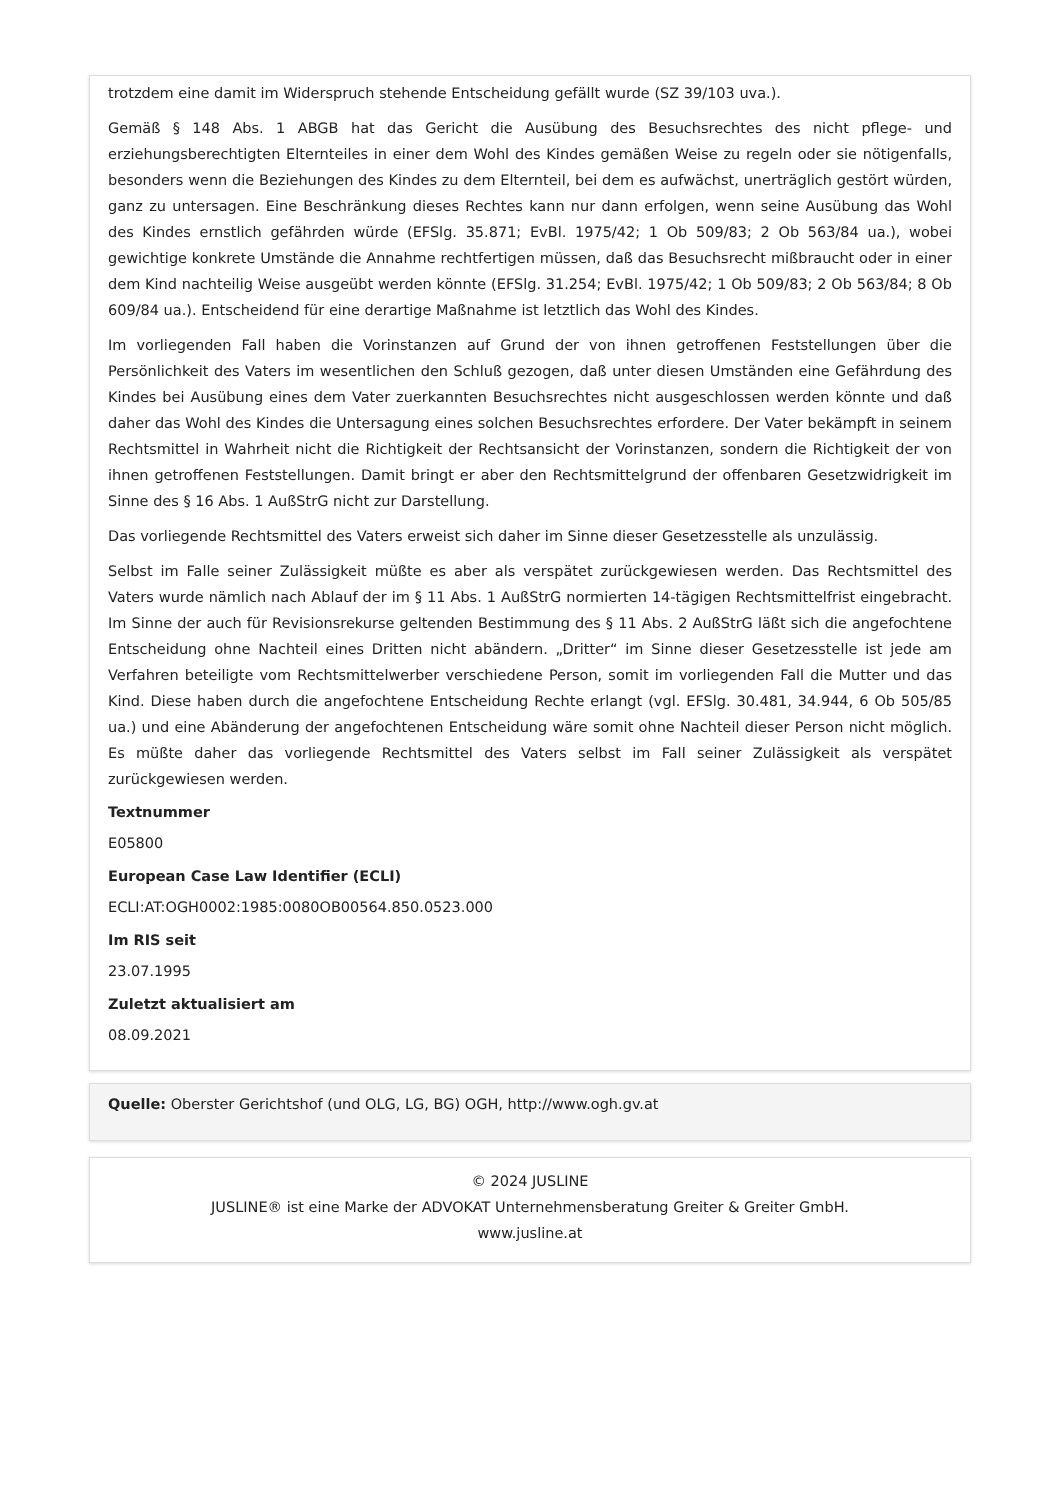trotzdem eine damit im Widerspruch stehende Entscheidung gefällt wurde (SZ 39/103 uva.).
Gemäß § 148 Abs. 1 ABGB hat das Gericht die Ausübung des Besuchsrechtes des nicht pflege- und erziehungsberechtigten Elternteiles in einer dem Wohl des Kindes gemäßen Weise zu regeln oder sie nötigenfalls, besonders wenn die Beziehungen des Kindes zu dem Elternteil, bei dem es aufwächst, unerträglich gestört würden, ganz zu untersagen. Eine Beschränkung dieses Rechtes kann nur dann erfolgen, wenn seine Ausübung das Wohl des Kindes ernstlich gefährden würde (EFSlg. 35.871; EvBl. 1975/42; 1 Ob 509/83; 2 Ob 563/84 ua.), wobei gewichtige konkrete Umstände die Annahme rechtfertigen müssen, daß das Besuchsrecht mißbraucht oder in einer dem Kind nachteilig Weise ausgeübt werden könnte (EFSlg. 31.254; EvBl. 1975/42; 1 Ob 509/83; 2 Ob 563/84; 8 Ob 609/84 ua.). Entscheidend für eine derartige Maßnahme ist letztlich das Wohl des Kindes.
Im vorliegenden Fall haben die Vorinstanzen auf Grund der von ihnen getroffenen Feststellungen über die Persönlichkeit des Vaters im wesentlichen den Schluß gezogen, daß unter diesen Umständen eine Gefährdung des Kindes bei Ausübung eines dem Vater zuerkannten Besuchsrechtes nicht ausgeschlossen werden könnte und daß daher das Wohl des Kindes die Untersagung eines solchen Besuchsrechtes erfordere. Der Vater bekämpft in seinem Rechtsmittel in Wahrheit nicht die Richtigkeit der Rechtsansicht der Vorinstanzen, sondern die Richtigkeit der von ihnen getroffenen Feststellungen. Damit bringt er aber den Rechtsmittelgrund der offenbaren Gesetzwidrigkeit im Sinne des § 16 Abs. 1 AußStrG nicht zur Darstellung.
Das vorliegende Rechtsmittel des Vaters erweist sich daher im Sinne dieser Gesetzesstelle als unzulässig.
Selbst im Falle seiner Zulässigkeit müßte es aber als verspätet zurückgewiesen werden. Das Rechtsmittel des Vaters wurde nämlich nach Ablauf der im § 11 Abs. 1 AußStrG normierten 14-tägigen Rechtsmittelfrist eingebracht. Im Sinne der auch für Revisionsrekurse geltenden Bestimmung des § 11 Abs. 2 AußStrG läßt sich die angefochtene Entscheidung ohne Nachteil eines Dritten nicht abändern. „Dritter“ im Sinne dieser Gesetzesstelle ist jede am Verfahren beteiligte vom Rechtsmittelwerber verschiedene Person, somit im vorliegenden Fall die Mutter und das Kind. Diese haben durch die angefochtene Entscheidung Rechte erlangt (vgl. EFSlg. 30.481, 34.944, 6 Ob 505/85 ua.) und eine Abänderung der angefochtenen Entscheidung wäre somit ohne Nachteil dieser Person nicht möglich. Es müßte daher das vorliegende Rechtsmittel des Vaters selbst im Fall seiner Zulässigkeit als verspätet zurückgewiesen werden.
Textnummer
E05800
European Case Law Identifier (ECLI)
ECLI:AT:OGH0002:1985:0080OB00564.850.0523.000
Im RIS seit
23.07.1995
Zuletzt aktualisiert am
08.09.2021
Quelle: Oberster Gerichtshof (und OLG, LG, BG) OGH, http://www.ogh.gv.at
© 2024 JUSLINE
JUSLINE® ist eine Marke der ADVOKAT Unternehmensberatung Greiter & Greiter GmbH.
www.jusline.at